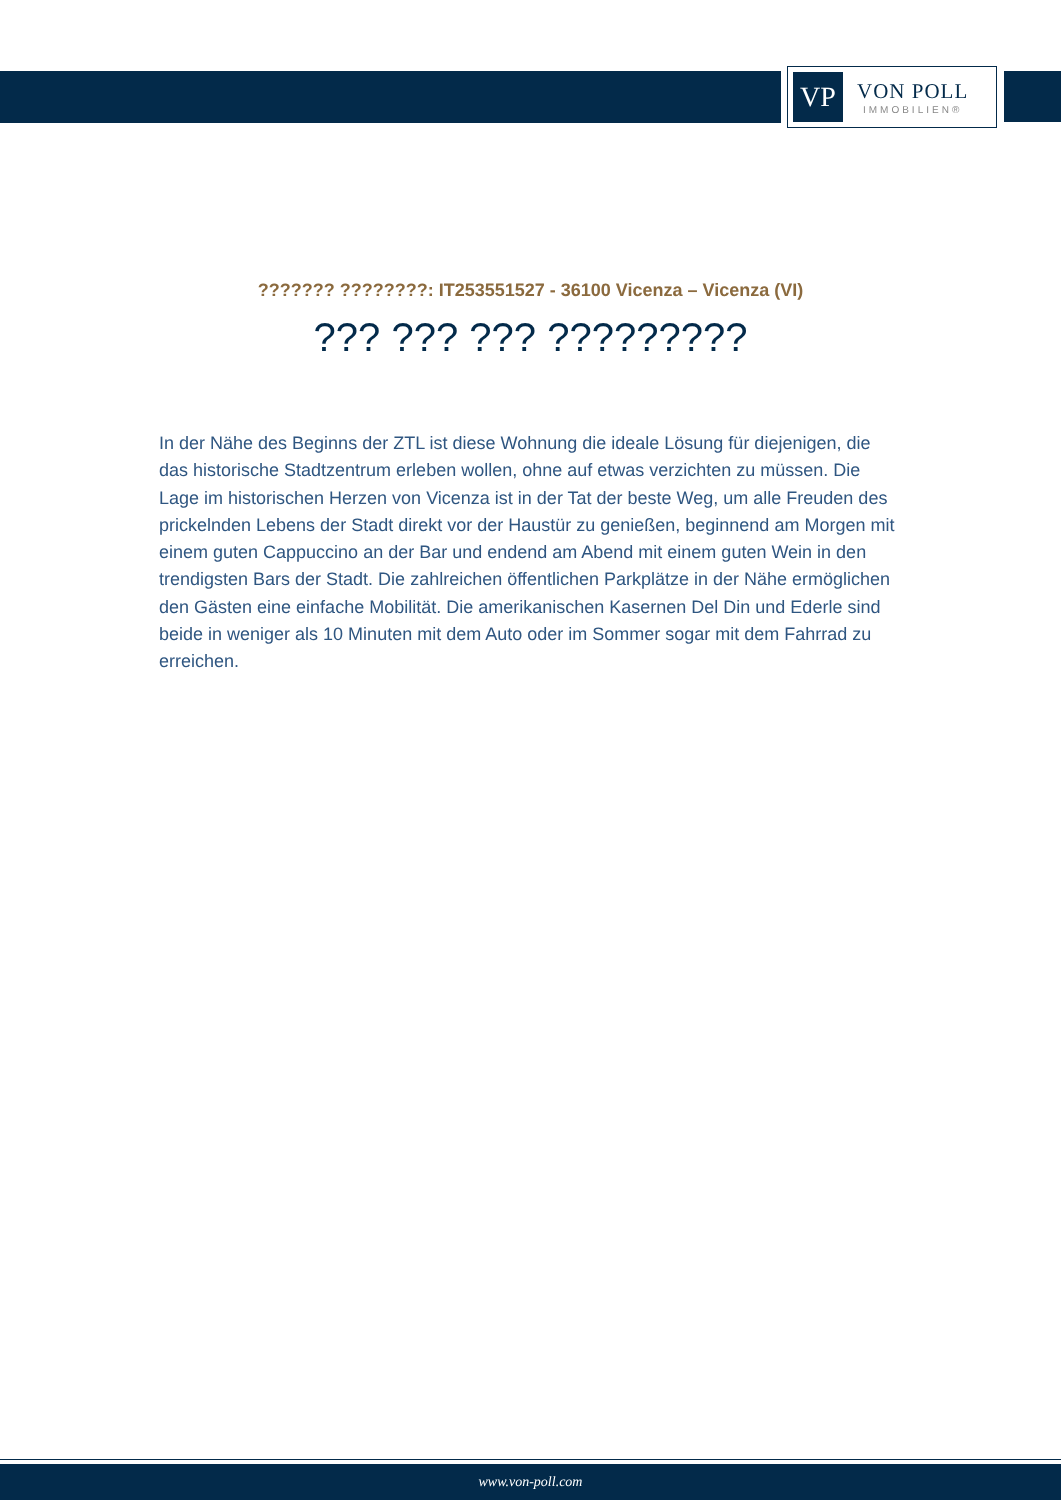VP
VON POLL
IMMOBILIEN®
??????? ????????: IT253551527 - 36100 Vicenza – Vicenza (VI)
??? ??? ??? ?????????
In der Nähe des Beginns der ZTL ist diese Wohnung die ideale Lösung für diejenigen, die das historische Stadtzentrum erleben wollen, ohne auf etwas verzichten zu müssen. Die Lage im historischen Herzen von Vicenza ist in der Tat der beste Weg, um alle Freuden des prickelnden Lebens der Stadt direkt vor der Haustür zu genießen, beginnend am Morgen mit einem guten Cappuccino an der Bar und endend am Abend mit einem guten Wein in den trendigsten Bars der Stadt. Die zahlreichen öffentlichen Parkplätze in der Nähe ermöglichen den Gästen eine einfache Mobilität. Die amerikanischen Kasernen Del Din und Ederle sind beide in weniger als 10 Minuten mit dem Auto oder im Sommer sogar mit dem Fahrrad zu erreichen.
www.von-poll.com